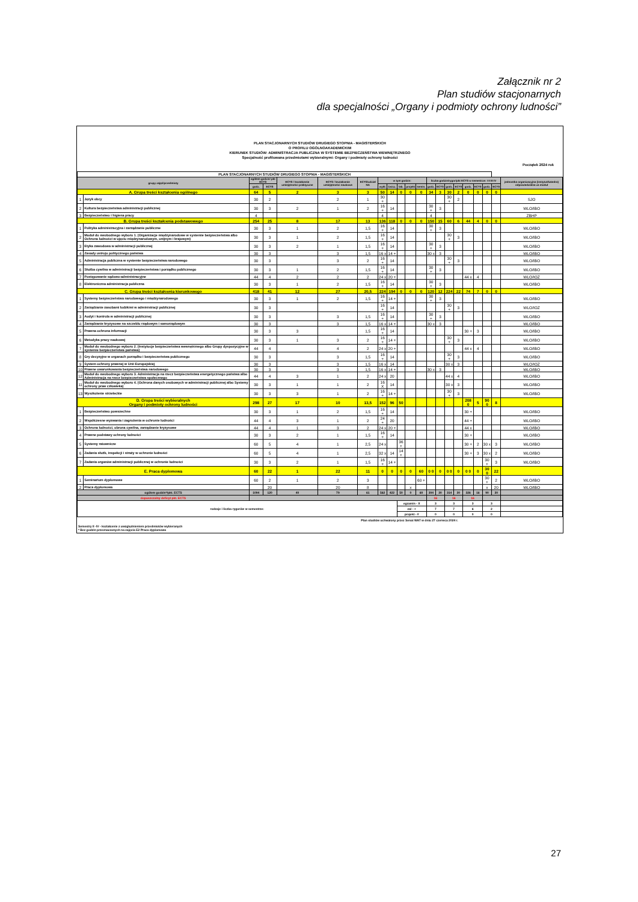Załącznik nr 2
Plan studiów stacjonarnych
dla specjalności „Organy i podmioty ochrony ludności”
PLAN STACJONARNYCH STUDIÓW DRUGIEGO STOPNIA - MAGISTERSKICH
O PROFILU OGÓLNOAKADEMICKIM
KIERUNEK STUDIÓW: ADMINISTRACJA PUBLICZNA W SYSTEMIE BEZPIECZEŃSTWA WEWNĘTRZNEGO
Specjalność profilowana przedmiotami wybieralnymi: Organy i podmioty ochrony ludności
Początek 2024 rok
| PLAN STACJONARNYCH STUDIÓW DRUGIEGO STOPNIA - MAGISTERSKICH | | | | | | | | | | | | | | | | | | | | |
| grupy zajęć/przedmioty | | ogółem godzin/ pkt ECTS | | ECTS / kształcenie umiejętności praktyczne | ECTS / kształcenie umiejętności naukowe | ECTS/udział NA | w tym godzin: | | | | | liczba godzin/rygor/pkt ECTS w semestrze: I II III IV | | | | | | | | jednostka organizacyjna (instytut/katedra) odpowiedzialna za moduł |
| | | godz. | ECTS | | | | wykł. | ćwicz. | lab. | projekt | semin. | godz. | ECTS | godz. | ECTS | godz. | ECTS | godz. | ECTS | |
| A. Grupa treści kształcenia ogólnego | | 64 | 5 | 2 | 3 | 3 | 50 | 14 | 0 | 0 | 0 | 34 | 3 | 30 | 2 | 0 | 0 | 0 | 0 | |
| 1 | Język obcy | 30 | 2 | | 2 | 1 | 30 + | | | | | | | 30 + | 2 | | | | | SJO |
| 2 | Kultura bezpieczeństwa administracji publicznej | 30 | 3 | 2 | 1 | 2 | 16 + | 14 | | | | 30 + | 3 | | | | | | | WLO/IBO |
| 3 | Bezpieczeństwo i higiena pracy | 4 | | | | | 4 | | | | | 4 | | | | | | | | ZBHP |
| B. Grupa treści kształcenia podstawowego | | 254 | 25 | 8 | 17 | 13 | 136 | 118 | 0 | 0 | 0 | 150 | 15 | 60 | 6 | 44 | 4 | 0 | 0 | |
| 1 | Polityka administracyjna i zarządzanie publiczne | 30 | 3 | 1 | 2 | 1,5 | 16 + | 14 | | | | 30 + | 3 | | | | | | | WLO/IBO |
| 2 | Moduł do swobodnego wyboru 1. (Organizacje międzynarodowe w systemie bezpieczeństwa albo Ochrona ludności w ujęciu międzynarodowym, unijnym i krajowym) | 30 | 3 | 1 | 2 | 1,5 | 16 + | 14 | | | | | | 30 + | 3 | | | | | WLO/IBO |
| 3 | Etyka zawodowa w administracji publicznej | 30 | 3 | 2 | 1 | 1,5 | 16 + | 14 | | | | 30 + | 3 | | | | | | | WLO/IBO |
| 4 | Zasady ustroju politycznego państwa | 30 | 3 | | 3 | 1,5 | 16 x | 14 + | | | | 30 x | 3 | | | | | | | WLO/IBO |
| 5 | Administracja publiczna w systemie bezpieczeństwa narodowego | 30 | 3 | | 3 | 2 | 16 + | 14 | | | | | | 30 + | 3 | | | | | WLO/IBO |
| 6 | Służba cywilna w administracji bezpieczeństwa i porządku publicznego | 30 | 3 | 1 | 2 | 1,5 | 16 + | 14 | | | | 30 + | 3 | | | | | | | WLO/IBO |
| 7 | Postępowanie sądowo-administracyjne | 44 | 4 | 2 | 2 | 2 | 24 x | 20 + | | | | | | | | 44 x | 4 | | | WLO/IOZ |
| 8 | Elektroniczna administracja publiczna | 30 | 3 | 1 | 2 | 1,5 | 16 + | 14 | | | | 30 + | 3 | | | | | | | WLO/IBO |
| C. Grupa treści kształcenia kierunkowego | | 418 | 41 | 12 | 27 | 20,5 | 224 | 194 | 0 | 0 | 0 | 120 | 12 | 224 | 22 | 74 | 7 | 0 | 0 | |
| 1 | Systemy bezpieczeństwa narodowego i międzynarodowego | 30 | 3 | 1 | 2 | 1,5 | 16 + | 14 + | | | | 30 + | 3 | | | | | | | WLO/IBO |
| 2 | Zarządzanie zasobami ludzkimi w administracji publicznej | 30 | 3 | | | | 16 + | 14 | | | | | | 30 + | 3 | | | | | WLO/IOZ |
| 3 | Audyt i kontrola w administracji publicznej | 30 | 3 | | 3 | 1,5 | 16 + | 14 | | | | 30 + | 3 | | | | | | | WLO/IBO |
| 4 | Zarządzanie kryzysowe na szczeblu rządowym i samorządowym | 30 | 3 | | 3 | 1,5 | 16 x | 14 + | | | | 30 x | 3 | | | | | | | WLO/IBO |
| 5 | Prawna ochrona informacji | 30 | 3 | 3 | | 1,5 | 16 + | 14 | | | | | | | | 30 + | 3 | | | WLO/IBO |
| 6 | Metodyka pracy naukowej | 30 | 3 | 1 | 3 | 2 | 16 + | 14 + | | | | | | 30 + | 3 | | | | | WLO/IBO |
| 7 | Moduł do swobodnego wyboru 2. (Instytucje bezpieczeństwa wewnętrznego albo Grupy dyspozycyjne w systemie bezpieczeństwa państwa) | 44 | 4 | | 4 | 2 | 24 x | 20 + | | | | | | | | 44 x | 4 | | | WLO/IBO |
| 8 | Gry decyzyjne w organach porządku i bezpieczeństwa publicznego | 30 | 3 | | 3 | 1,5 | 16 + | 14 | | | | | | 30 + | 3 | | | | | WLO/IBO |
| 9 | System ochrony prawnej w Unii Europejskiej | 30 | 3 | | 3 | 1,5 | 16 x | 14 | | | | | | 30 x | 3 | | | | | WLO/IOZ |
| 10 | Prawne uwarunkowania bezpieczeństwa narodowego | 30 | 3 | | 3 | 1,5 | 16 x | 14 + | | | | 30 x | 3 | | | | | | | WLO/IBO |
| 12 | Moduł do swobodnego wyboru 3. Administracja na rzecz bezpieczeństwa energetycznego państwa albo Administracja na rzecz bezpieczeństwa społecznego | 44 | 4 | 3 | 1 | 2 | 24 x | 20 | | | | | | 44 x | 4 | | | | | WLO/IBO |
| 11 | Moduł do swobodnego wyboru 4. (Ochrona danych osobowych w administracji publicznej albo Systemy ochrony praw człowieka) | 30 | 3 | 1 | 1 | 2 | 16 X | 14 | | | | | | 30 x | 3 | | | | | WLO/IBO |
| 13 | Wyszkolenie strzeleckie | 30 | 3 | 3 | 1 | 2 | 16 + | 14 + | | | | | | 30 + | 3 | | | | | WLO/IBO |
| D. Grupa treści wybieralnych Organy i podmioty ochrony ludności | | 298 | 27 | 17 | 10 | 13,5 | 152 | 96 | 50 | | | | | | | 208 0 | 5 | 90 0 | 8 | |
| 1 | Bezpieczeństwo powszechne | 30 | 3 | 1 | 2 | 1,5 | 16 + | 14 | | | | | | | | 30 + | | | | WLO/IBO |
| 2 | Współczesne wyzwania i zagrożenia w ochronie ludności | 44 | 4 | 3 | 1 | 2 | 24 + | 20 | | | | | | | | 44 + | | | | WLO/IBO |
| 3 | Ochrona ludności, obrona cywilna, zarządzanie kryzysowe | 44 | 4 | 1 | 3 | 2 | 24 x | 20 + | | | | | | | | 44 x | | | | WLO/IBO |
| 4 | Prawne podstawy ochrony ludności | 30 | 3 | 2 | 1 | 1,5 | 16 + | 14 | | | | | | | | 30 + | | | | WLO/IBO |
| 5 | Systemy ratownicze | 60 | 5 | 4 | 1 | 2,5 | 24 x | | 36 + | | | | | | | 30 + | 2 | 30 x | 3 | WLO/IBO |
| 6 | Zadania służb, inspekcji i straży w ochronie ludności | 60 | 5 | 4 | 1 | 2,5 | 32 x | 14 | 14 + | | | | | | | 30 + | 3 | 30 x | 2 | WLO/IBO |
| 7 | Zadania organów administracji publicznej w ochronie ludności | 30 | 3 | 2 | 1 | 1,5 | 16 + | 14 + | | | | | | | | | | 30 + | 3 | WLO/IBO |
| E. Praca dyplomowa | | 60 | 22 | 1 | 22 | 11 | 0 | 0 | 0 | 0 | 60 | 0 0 | 0 | 0 0 | 0 | 0 0 | 0 | 30 0 | 22 | |
| 1 | Seminarium dyplomowe | 60 | 2 | 1 | 2 | 3 | | | | | 60 + | | | | | | | 30 + | 2 | WLO/IBO |
| 2 | Praca dyplomowa | | 20 | | 20 | 8 | | | | x | | | | | | | | x | 20 | WLO/IBO |
| ogółem godzin*/pkt. ECTS | | 1094 | 120 | 40 | 79 | 61 | 562 | 422 | 50 | 0 | 60 | 304 | 30 | 314 | 30 | 326 | 16 | 90 | 30 | |
| dopuszczalny deficyt pkt. ECTS | | | | | | | | | | | | 16 | | 16 | | 16 | | | | |
| rodzaje i liczba rygorów w semestrze: | | | | | | | | | egzamin - X | | | 3 | | 3 | | 3 | | 3 | | |
| | | | | | | | | | zal - + | | | 7 | | 7 | | 6 | | 2 | | |
| | | | | | | | | | projekt - # | | | 0 | | 0 | | 0 | | 0 | | |
Plan studiów uchwalony przez Senat WAT w dniu 27 czerwca 2024 r.
Semestry II -IV - kształcenie z uwzględnieniem przedmiotów wybieranych
* Bez godzin przeznaczonych na zajęcia E2 Praca dyplomowa
27